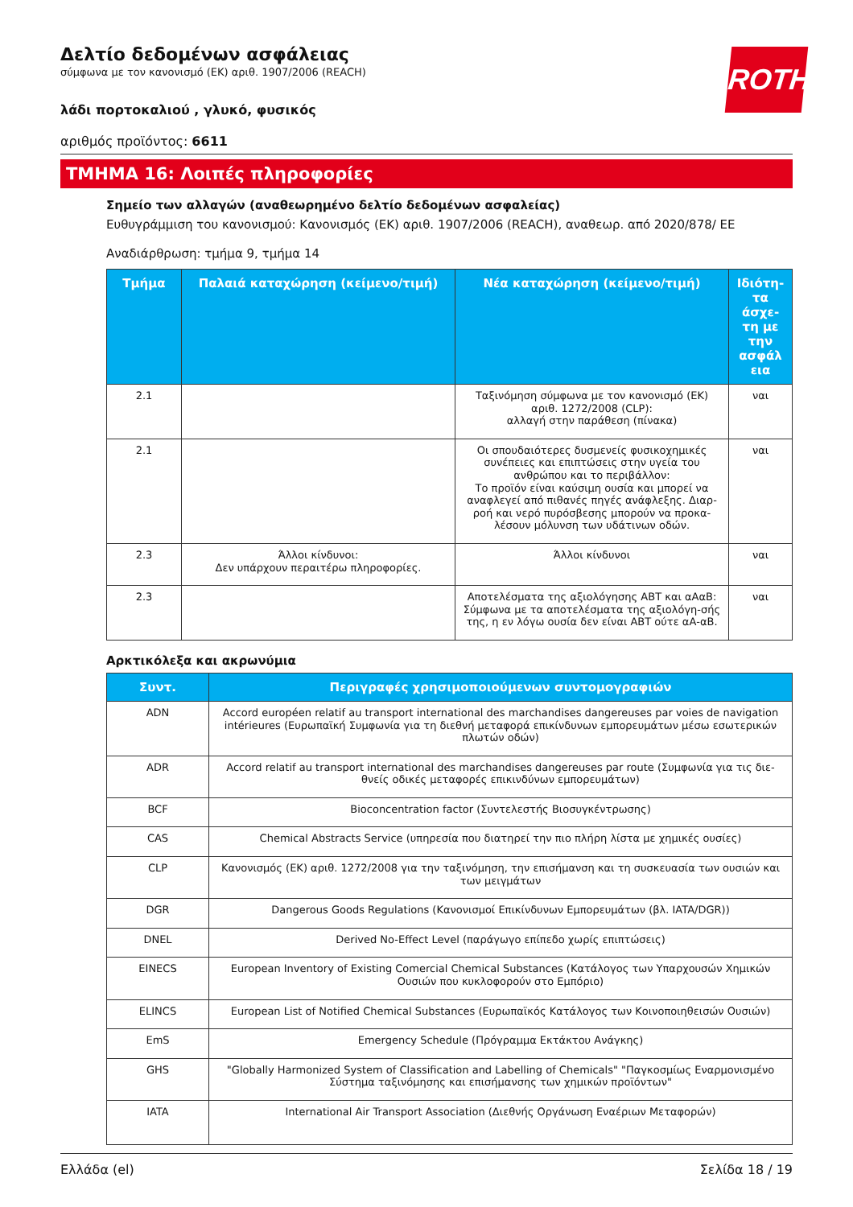ROTH
Δελτίο δεδομένων ασφάλειας
σύμφωνα με τον κανονισμό (ΕΚ) αριθ. 1907/2006 (REACH)
λάδι πορτοκαλιού , γλυκό, φυσικός
αριθμός προϊόντος: 6611
ΤΜΗΜΑ 16: Λοιπές πληροφορίες
Σημείο των αλλαγών (αναθεωρημένο δελτίο δεδομένων ασφαλείας)
Ευθυγράμμιση του κανονισμού: Κανονισμός (ΕΚ) αριθ. 1907/2006 (REACH), αναθεωρ. από 2020/878/ ΕΕ
Αναδιάρθρωση: τμήμα 9, τμήμα 14
| Τμήμα | Παλαιά καταχώρηση (κείμενο/τιμή) | Νέα καταχώρηση (κείμενο/τιμή) | Ιδιότη-τα άσχε-τη με την ασφάλ εια |
| --- | --- | --- | --- |
| 2.1 | | Ταξινόμηση σύμφωνα με τον κανονισμό (ΕΚ) αριθ. 1272/2008 (CLP): αλλαγή στην παράθεση (πίνακα) | ναι |
| 2.1 | | Οι σπουδαιότερες δυσμενείς φυσικοχημικές συνέπειες και επιπτώσεις στην υγεία του ανθρώπου και το περιβάλλον: Το προϊόν είναι καύσιμη ουσία και μπορεί να αναφλεγεί από πιθανές πηγές ανάφλεξης. Διαρ-ροή και νερό πυρόσβεσης μπορούν να προκα-λέσουν μόλυνση των υδάτινων οδών. | ναι |
| 2.3 | Άλλοι κίνδυνοι: Δεν υπάρχουν περαιτέρω πληροφορίες. | Άλλοι κίνδυνοι | ναι |
| 2.3 | | Αποτελέσματα της αξιολόγησης ΑΒΤ και αΑαΒ: Σύμφωνα με τα αποτελέσματα της αξιολόγη-σής της, η εν λόγω ουσία δεν είναι ΑΒΤ ούτε αΑ-αΒ. | ναι |
Αρκτικόλεξα και ακρωνύμια
| Συντ. | Περιγραφές χρησιμοποιούμενων συντομογραφιών |
| --- | --- |
| ADN | Accord européen relatif au transport international des marchandises dangereuses par voies de navigation intérieures (Ευρωπαϊκή Συμφωνία για τη διεθνή μεταφορά επικίνδυνων εμπορευμάτων μέσω εσωτερικών πλωτών οδών) |
| ADR | Accord relatif au transport international des marchandises dangereuses par route (Συμφωνία για τις διε-θνείς οδικές μεταφορές επικινδύνων εμπορευμάτων) |
| BCF | Bioconcentration factor (Συντελεστής Βιοσυγκέντρωσης) |
| CAS | Chemical Abstracts Service (υπηρεσία που διατηρεί την πιο πλήρη λίστα με χημικές ουσίες) |
| CLP | Κανονισμός (ΕΚ) αριθ. 1272/2008 για την ταξινόμηση, την επισήμανση και τη συσκευασία των ουσιών και των μειγμάτων |
| DGR | Dangerous Goods Regulations (Κανονισμοί Επικίνδυνων Εμπορευμάτων (βλ. IATA/DGR)) |
| DNEL | Derived No-Effect Level (παράγωγο επίπεδο χωρίς επιπτώσεις) |
| EINECS | European Inventory of Existing Comercial Chemical Substances (Κατάλογος των Υπαρχουσών Χημικών Ουσιών που κυκλοφορούν στο Εμπόριο) |
| ELINCS | European List of Notified Chemical Substances (Ευρωπαϊκός Κατάλογος των Κοινοποιηθεισών Ουσιών) |
| EmS | Emergency Schedule (Πρόγραμμα Εκτάκτου Ανάγκης) |
| GHS | "Globally Harmonized System of Classification and Labelling of Chemicals" "Παγκοσμίως Εναρμονισμένο Σύστημα ταξινόμησης και επισήμανσης των χημικών προϊόντων" |
| IATA | International Air Transport Association (Διεθνής Οργάνωση Εναέριων Μεταφορών) |
Ελλάδα (el) Σελίδα 18 / 19